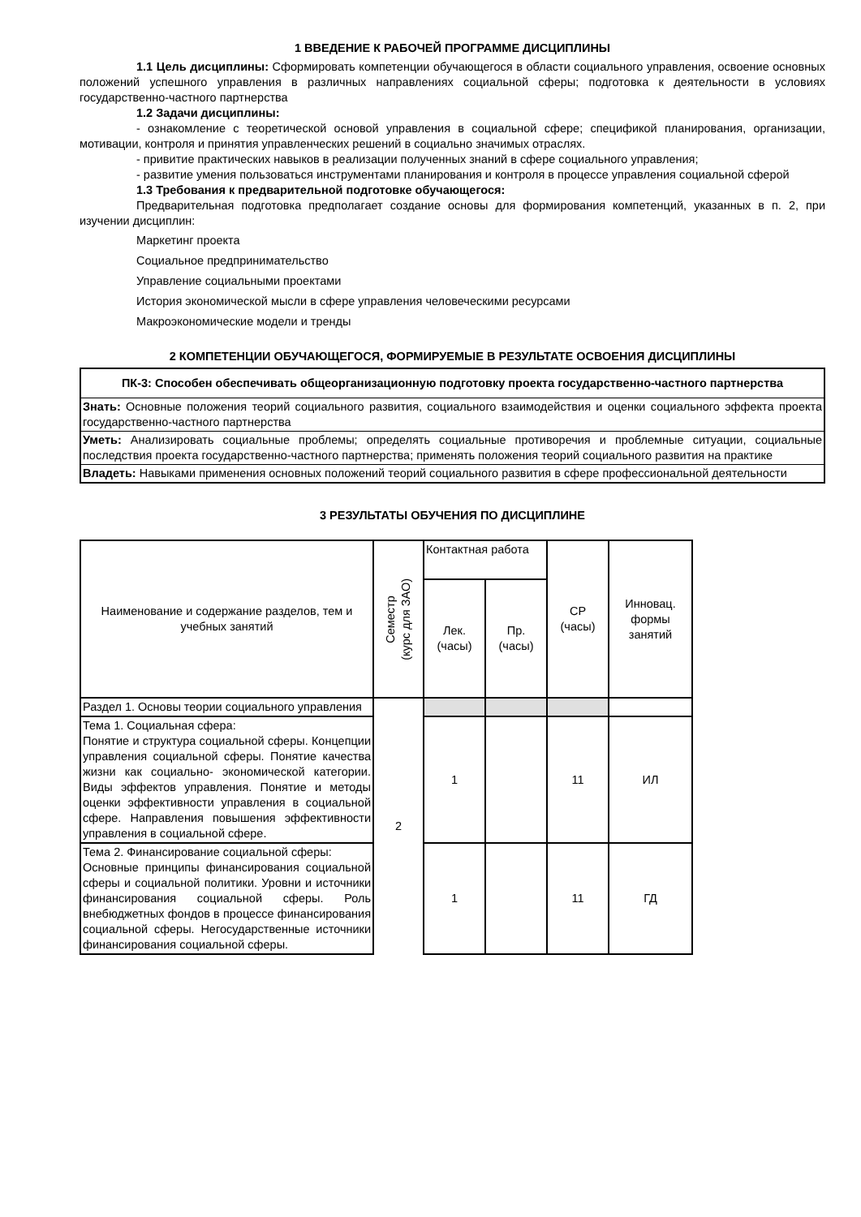1 ВВЕДЕНИЕ К РАБОЧЕЙ ПРОГРАММЕ ДИСЦИПЛИНЫ
1.1 Цель дисциплины: Сформировать компетенции обучающегося в области социального управления, освоение основных положений успешного управления в различных направлениях социальной сферы; подготовка к деятельности в условиях государственно-частного партнерства
1.2 Задачи дисциплины:
- ознакомление с теоретической основой управления в социальной сфере; спецификой планирования, организации, мотивации, контроля и принятия управленческих решений в социально значимых отраслях.
- привитие практических навыков в реализации полученных знаний в сфере социального управления;
- развитие умения пользоваться инструментами планирования и контроля в процессе управления социальной сферой
1.3 Требования к предварительной подготовке обучающегося:
Предварительная подготовка предполагает создание основы для формирования компетенций, указанных в п. 2, при изучении дисциплин:
Маркетинг проекта
Социальное предпринимательство
Управление социальными проектами
История экономической мысли в сфере управления человеческими ресурсами
Макроэкономические модели и тренды
2 КОМПЕТЕНЦИИ ОБУЧАЮЩЕГОСЯ, ФОРМИРУЕМЫЕ В РЕЗУЛЬТАТЕ ОСВОЕНИЯ ДИСЦИПЛИНЫ
| ПК-3: Способен обеспечивать общеорганизационную подготовку проекта государственно-частного партнерства |
| Знать: Основные положения теорий социального развития, социального взаимодействия и оценки социального эффекта проекта государственно-частного партнерства |
| Уметь: Анализировать социальные проблемы; определять социальные противоречия и проблемные ситуации, социальные последствия проекта государственно-частного партнерства; применять положения теорий социального развития на практике |
| Владеть: Навыками применения основных положений теорий социального развития в сфере профессиональной деятельности |
3 РЕЗУЛЬТАТЫ ОБУЧЕНИЯ ПО ДИСЦИПЛИНЕ
| Наименование и содержание разделов, тем и учебных занятий | Семестр (курс для ЗАО) | Контактная работа | | СР (часы) | Инновац. формы занятий |
| --- | --- | --- | --- | --- | --- |
| | | Лек. (часы) | Пр. (часы) | | |
| Раздел 1. Основы теории социального управления | 2 | | | | |
| Тема 1. Социальная сфера: Понятие и структура социальной сферы. Концепции управления социальной сферы. Понятие качества жизни как социально- экономической категории. Виды эффектов управления. Понятие и методы оценки эффективности управления в социальной сфере. Направления повышения эффективности управления в социальной сфере. | | 1 | | 11 | ИЛ |
| Тема 2. Финансирование социальной сферы: Основные принципы финансирования социальной сферы и социальной политики. Уровни и источники финансирования социальной сферы. Роль внебюджетных фондов в процессе финансирования социальной сферы. Негосударственные источники финансирования социальной сферы. | | 1 | | 11 | ГД |